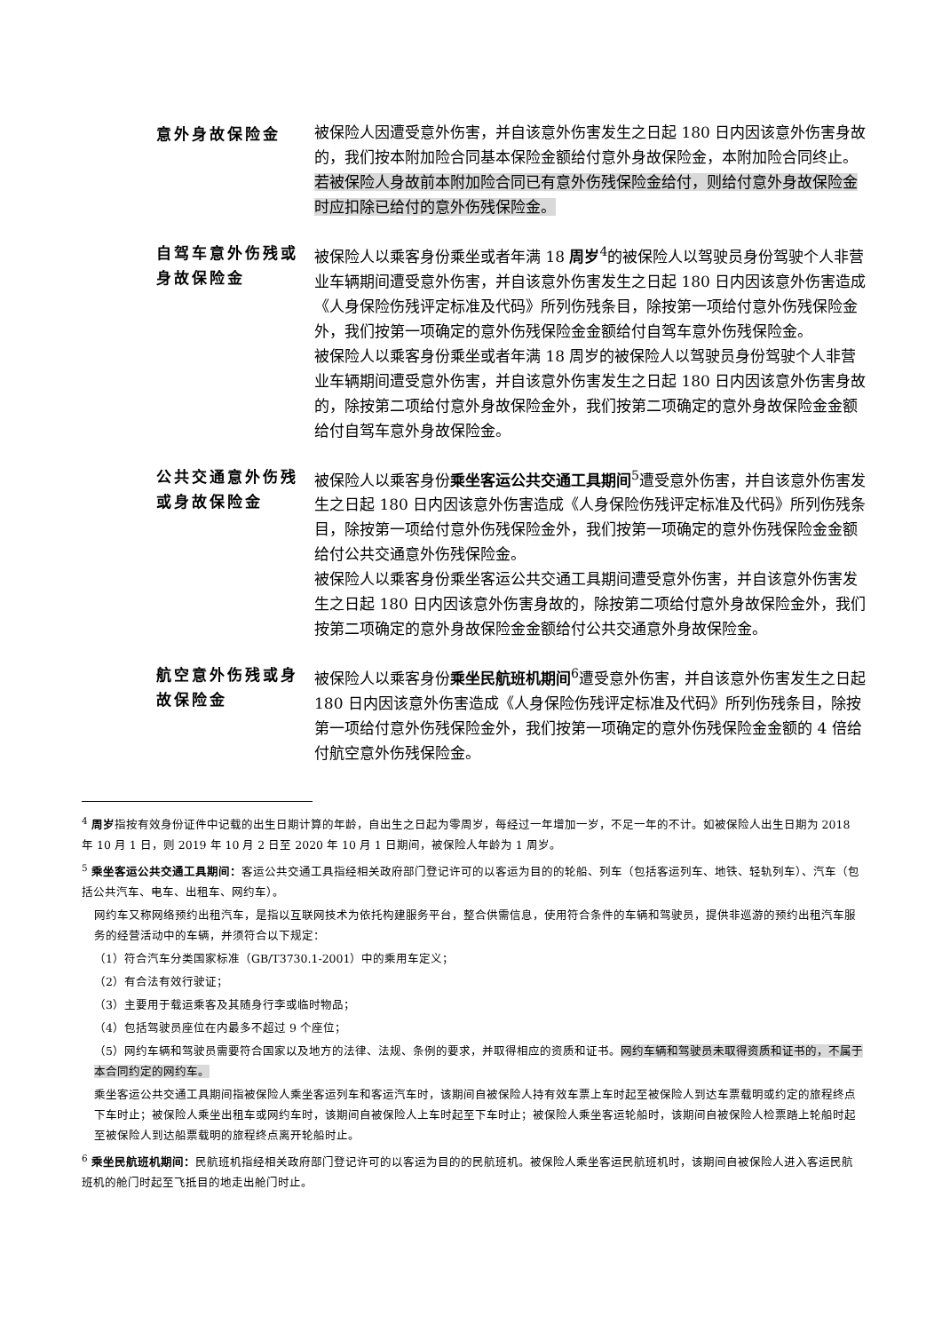意外身故保险金 被保险人因遭受意外伤害，并自该意外伤害发生之日起 180 日内因该意外伤害身故的，我们按本附加险合同基本保险金额给付意外身故保险金，本附加险合同终止。
若被保险人身故前本附加险合同已有意外伤残保险金给付，则给付意外身故保险金时应扣除已给付的意外伤残保险金。
自驾车意外伤残或身故保险金
被保险人以乘客身份乘坐或者年满 18 周岁<sup>4</sup>的被保险人以驾驶员身份驾驶个人非营业车辆期间遭受意外伤害，并自该意外伤害发生之日起 180 日内因该意外伤害造成《人身保险伤残评定标准及代码》所列伤残条目，除按第一项给付意外伤残保险金外，我们按第一项确定的意外伤残保险金金额给付自驾车意外伤残保险金。
被保险人以乘客身份乘坐或者年满 18 周岁的被保险人以驾驶员身份驾驶个人非营业车辆期间遭受意外伤害，并自该意外伤害发生之日起 180 日内因该意外伤害身故的，除按第二项给付意外身故保险金外，我们按第二项确定的意外身故保险金金额给付自驾车意外身故保险金。
公共交通意外伤残或身故保险金
被保险人以乘客身份乘坐客运公共交通工具期间<sup>5</sup>遭受意外伤害，并自该意外伤害发生之日起 180 日内因该意外伤害造成《人身保险伤残评定标准及代码》所列伤残条目，除按第一项给付意外伤残保险金外，我们按第一项确定的意外伤残保险金金额给付公共交通意外伤残保险金。
被保险人以乘客身份乘坐客运公共交通工具期间遭受意外伤害，并自该意外伤害发生之日起 180 日内因该意外伤害身故的，除按第二项给付意外身故保险金外，我们按第二项确定的意外身故保险金金额给付公共交通意外身故保险金。
航空意外伤残或身故保险金
被保险人以乘客身份乘坐民航班机期间<sup>6</sup>遭受意外伤害，并自该意外伤害发生之日起 180 日内因该意外伤害造成《人身保险伤残评定标准及代码》所列伤残条目，除按第一项给付意外伤残保险金外，我们按第一项确定的意外伤残保险金金额的 4 倍给付航空意外伤残保险金。
<sup>4</sup> 周岁指按有效身份证件中记载的出生日期计算的年龄，自出生之日起为零周岁，每经过一年增加一岁，不足一年的不计。如被保险人出生日期为 2018 年 10 月 1 日，则 2019 年 10 月 2 日至 2020 年 10 月 1 日期间，被保险人年龄为 1 周岁。
<sup>5</sup> 乘坐客运公共交通工具期间：客运公共交通工具指经相关政府部门登记许可的以客运为目的的轮船、列车（包括客运列车、地铁、轻轨列车）、汽车（包括公共汽车、电车、出租车、网约车）。
网约车又称网络预约出租汽车，是指以互联网技术为依托构建服务平台，整合供需信息，使用符合条件的车辆和驾驶员，提供非巡游的预约出租汽车服务的经营活动中的车辆，并须符合以下规定：
（1）符合汽车分类国家标准（GB/T3730.1-2001）中的乘用车定义；
（2）有合法有效行驶证；
（3）主要用于载运乘客及其随身行李或临时物品；
（4）包括驾驶员座位在内最多不超过 9 个座位；
（5）网约车辆和驾驶员需要符合国家以及地方的法律、法规、条例的要求，并取得相应的资质和证书。网约车辆和驾驶员未取得资质和证书的，不属于本合同约定的网约车。
乘坐客运公共交通工具期间指被保险人乘坐客运列车和客运汽车时，该期间自被保险人持有效车票上车时起至被保险人到达车票载明或约定的旅程终点下车时止；被保险人乘坐出租车或网约车时，该期间自被保险人上车时起至下车时止；被保险人乘坐客运轮船时，该期间自被保险人检票踏上轮船时起至被保险人到达船票载明的旅程终点离开轮船时止。
<sup>6</sup> 乘坐民航班机期间：民航班机指经相关政府部门登记许可的以客运为目的的民航班机。被保险人乘坐客运民航班机时，该期间自被保险人进入客运民航班机的舱门时起至飞抵目的地走出舱门时止。